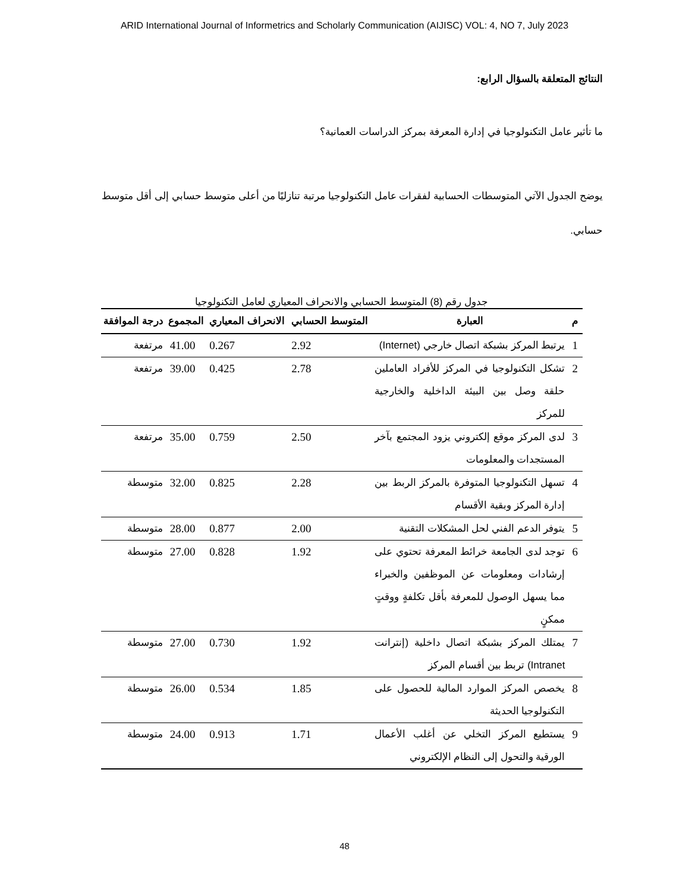ARID International Journal of Informetrics and Scholarly Communication (AIJISC) VOL: 4, NO 7, July 2023
النتائج المتعلقة بالسؤال الرابع:
ما تأثير عامل التكنولوجيا في إدارة المعرفة بمركز الدراسات العمانية؟
يوضح الجدول الآتي المتوسطات الحسابية لفقرات عامل التكنولوجيا مرتبة تنازليًا من أعلى متوسط حسابي إلى أقل متوسط حسابي.
جدول رقم (8) المتوسط الحسابي والانحراف المعياري لعامل التكنولوجيا
| م | العبارة | المتوسط الحسابي | الانحراف المعياري | المجموع | درجة الموافقة |
| --- | --- | --- | --- | --- | --- |
| 1 | يرتبط المركز بشبكة اتصال خارجي (Internet) | 2.92 | 0.267 | 41.00 | مرتفعة |
| 2 | تشكل التكنولوجيا في المركز للأفراد العاملين حلقة وصل بين البيئة الداخلية والخارجية للمركز | 2.78 | 0.425 | 39.00 | مرتفعة |
| 3 | لدى المركز موقع إلكتروني يزود المجتمع بآخر المستجدات والمعلومات | 2.50 | 0.759 | 35.00 | مرتفعة |
| 4 | تسهل التكنولوجيا المتوفرة بالمركز الربط بين إدارة المركز وبقية الأقسام | 2.28 | 0.825 | 32.00 | متوسطة |
| 5 | يتوفر الدعم الفني لحل المشكلات التقنية | 2.00 | 0.877 | 28.00 | متوسطة |
| 6 | توجد لدى الجامعة خرائط المعرفة تحتوي على إرشادات ومعلومات عن الموظفين والخبراء مما يسهل الوصول للمعرفة بأقل تكلفةٍ ووقتٍ ممكنٍ | 1.92 | 0.828 | 27.00 | متوسطة |
| 7 | يمتلك المركز بشبكة اتصال داخلية (إنترانت Intranet) تربط بين أقسام المركز | 1.92 | 0.730 | 27.00 | متوسطة |
| 8 | يخصص المركز الموارد المالية للحصول على التكنولوجيا الحديثة | 1.85 | 0.534 | 26.00 | متوسطة |
| 9 | يستطيع المركز التخلي عن أغلب الأعمال الورقية والتحول إلى النظام الإلكتروني | 1.71 | 0.913 | 24.00 | متوسطة |
48